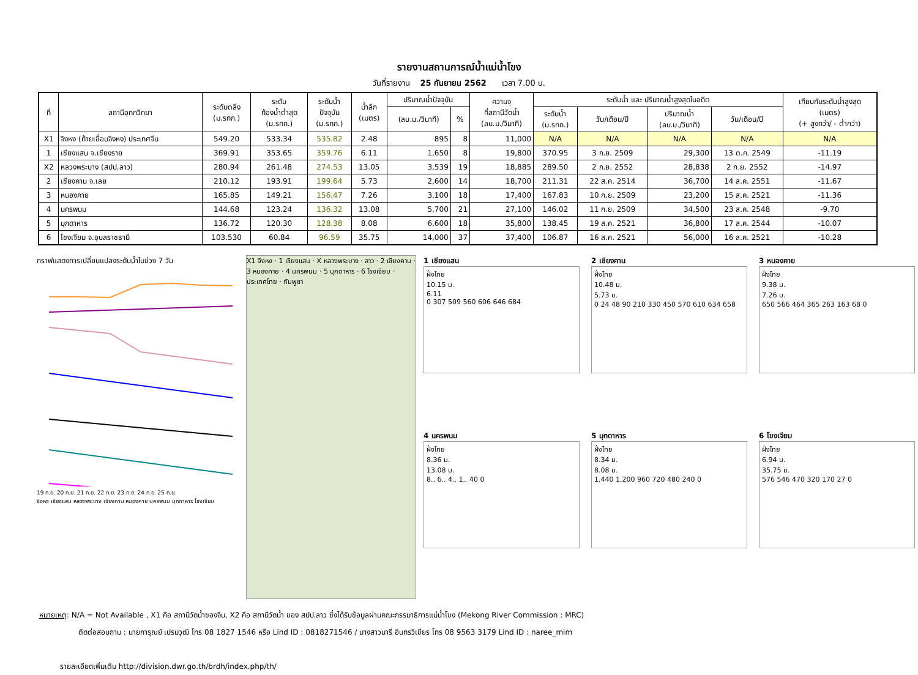รายงานสถานการณ์น้ำแม่น้ำโขง
วันที่รายงาน 25 กันยายน 2562 เวลา 7.00 น.
| ที่ | สถานีอุทกวิทยา | ระดับตลิ่ง (ม.รทก.) | ระดับ ท้องน้ำต่ำสุด (ม.รทก.) | ระดับน้ำ ปัจจุบัน (ม.รทก.) | น้ำลึก (เมตร) | ปริมาณน้ำปัจจุบัน | | ความจุ ที่สถานีวัดน้ำ (ลบ.ม./วินาที) | ระดับน้ำ และ ปริมาณน้ำสูงสุดในอดีต | | | | เทียบกับระดับน้ำสูงสุด (เมตร) (+ สูงกว่า/ - ต่ำกว่า) |
| --- | --- | --- | --- | --- | --- | --- | --- | --- | --- | --- | --- | --- | --- |
| | | | | | | | | | ระดับน้ำ (ม.รทก.) | วัน/เดือน/ปี | ปริมาณน้ำ (ลบ.ม./วินาที) | วัน/เดือน/ปี | |
| | | | | | | (ลบ.ม./วินาที) | % | | | | | | |
| X1 | จิงหง (ท้ายเขื่อนจิงหง) ประเทศจีน | 549.20 | 533.34 | 535.82 | 2.48 | 895 | 8 | 11,000 | N/A | N/A | N/A | N/A | N/A |
| 1 | เชียงแสน จ.เชียงราย | 369.91 | 353.65 | 359.76 | 6.11 | 1,650 | 8 | 19,800 | 370.95 | 3 ก.ย. 2509 | 29,300 | 13 ต.ค. 2549 | -11.19 |
| X2 | หลวงพระบาง (สปป.ลาว) | 280.94 | 261.48 | 274.53 | 13.05 | 3,539 | 19 | 18,885 | 289.50 | 2 ก.ย. 2552 | 28,838 | 2 ก.ย. 2552 | -14.97 |
| 2 | เชียงคาน จ.เลย | 210.12 | 193.91 | 199.64 | 5.73 | 2,600 | 14 | 18,700 | 211.31 | 22 ส.ค. 2514 | 36,700 | 14 ส.ค. 2551 | -11.67 |
| 3 | หนองคาย | 165.85 | 149.21 | 156.47 | 7.26 | 3,100 | 18 | 17,400 | 167.83 | 10 ก.ย. 2509 | 23,200 | 15 ส.ค. 2521 | -11.36 |
| 4 | นครพนม | 144.68 | 123.24 | 136.32 | 13.08 | 5,700 | 21 | 27,100 | 146.02 | 11 ก.ย. 2509 | 34,500 | 23 ส.ค. 2548 | -9.70 |
| 5 | มุกดาหาร | 136.72 | 120.30 | 128.38 | 8.08 | 6,600 | 18 | 35,800 | 138.45 | 19 ส.ค. 2521 | 36,800 | 17 ส.ค. 2544 | -10.07 |
| 6 | โขงเจียม จ.อุบลราชธานี | 103.530 | 60.84 | 96.59 | 35.75 | 14,000 | 37 | 37,400 | 106.87 | 16 ส.ค. 2521 | 56,000 | 16 ส.ค. 2521 | -10.28 |
กราฟแสดงการเปลี่ยนแปลงระดับน้ำในช่วง 7 วัน
19 ก.ย. 20 ก.ย. 21 ก.ย. 22 ก.ย. 23 ก.ย. 24 ก.ย. 25 ก.ย.
จิงหง เชียงแสน หลวงพระบาง เชียงคาน หนองคาย นครพนม มุกดาหาร โขงเจียม
X1 จิงหง · 1 เชียงแสน · X หลวงพระบาง · ลาว · 2 เชียงคาน · 3 หนองคาย · 4 นครพนม · 5 มุกดาหาร · 6 โขงเจียม · ประเทศไทย · กัมพูชา
1 เชียงแสน
ฝั่งไทย
10.15 ม.
6.11
0 307 509 560 606 646 684
2 เชียงคาน
ฝั่งไทย
10.48 ม.
5.73 ม.
0 24 48 90 210 330 450 570 610 634 658
3 หนองคาย
ฝั่งไทย
9.38 ม.
7.26 ม.
650 566 464 365 263 163 68 0
4 นครพนม
ฝั่งไทย
8.36 ม.
13.08 ม.
8.. 6.. 4.. 1.. 40 0
5 มุกดาหาร
ฝั่งไทย
8.34 ม.
8.08 ม.
1,440 1,200 960 720 480 240 0
6 โขงเจียม
ฝั่งไทย
6.94 ม.
35.75 ม.
576 546 470 320 170 27 0
หมายเหตุ: N/A = Not Available , X1 คือ สถานีวัดน้ำของจีน, X2 คือ สถานีวัดน้ำ ของ สปป.ลาว ซึ่งได้รับข้อมูลผ่านคณะกรรมาธิการแม่น้ำโขง (Mekong River Commission : MRC)
ติดต่อสอบถาม : นายการุณย์ เปรมวุฒิ โทร 08 1827 1546 หรือ Lind ID : 0818271546 / นางสาวนารี อินทรวิเชียร โทร 08 9563 3179 Lind ID : naree_mim
รายละเอียดเพิ่มเติม http://division.dwr.go.th/brdh/index.php/th/